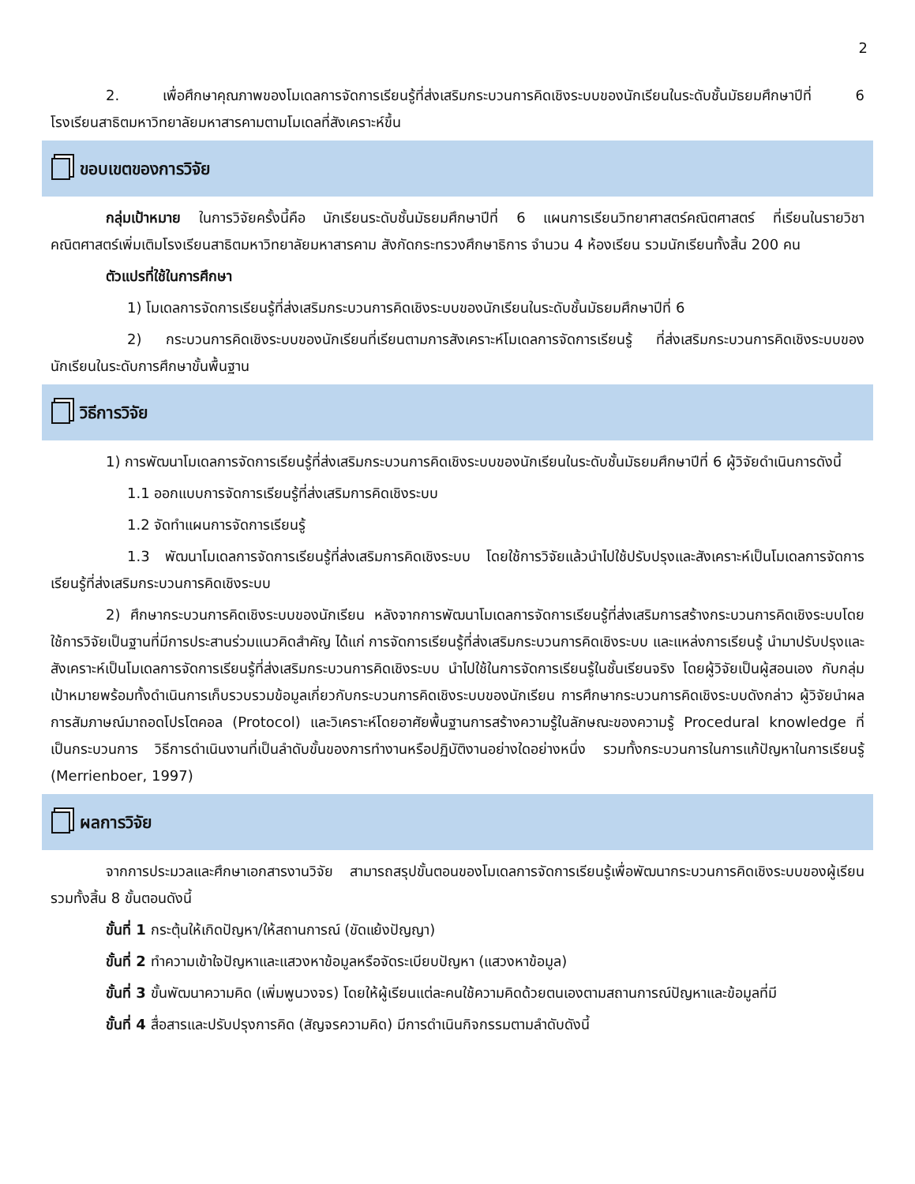2
2. เพื่อศึกษาคุณภาพของโมเดลการจัดการเรียนรู้ที่ส่งเสริมกระบวนการคิดเชิงระบบของนักเรียนในระดับชั้นมัธยมศึกษาปีที่ 6 โรงเรียนสาธิตมหาวิทยาลัยมหาสารคามตามโมเดลที่สังเคราะห์ขึ้น
ขอบเขตของการวิจัย
กลุ่มเป้าหมาย ในการวิจัยครั้งนี้คือ นักเรียนระดับชั้นมัธยมศึกษาปีที่ 6 แผนการเรียนวิทยาศาสตร์คณิตศาสตร์ ที่เรียนในรายวิชาคณิตศาสตร์เพิ่มเติมโรงเรียนสาธิตมหาวิทยาลัยมหาสารคาม สังกัดกระทรวงศึกษาธิการ จำนวน 4 ห้องเรียน รวมนักเรียนทั้งสิ้น 200 คน
ตัวแปรที่ใช้ในการศึกษา
1) โมเดลการจัดการเรียนรู้ที่ส่งเสริมกระบวนการคิดเชิงระบบของนักเรียนในระดับชั้นมัธยมศึกษาปีที่ 6
2) กระบวนการคิดเชิงระบบของนักเรียนที่เรียนตามการสังเคราะห์โมเดลการจัดการเรียนรู้ ที่ส่งเสริมกระบวนการคิดเชิงระบบของนักเรียนในระดับการศึกษาขั้นพื้นฐาน
วิธีการวิจัย
1) การพัฒนาโมเดลการจัดการเรียนรู้ที่ส่งเสริมกระบวนการคิดเชิงระบบของนักเรียนในระดับชั้นมัธยมศึกษาปีที่ 6 ผู้วิจัยดำเนินการดังนี้
1.1 ออกแบบการจัดการเรียนรู้ที่ส่งเสริมการคิดเชิงระบบ
1.2 จัดทำแผนการจัดการเรียนรู้
1.3 พัฒนาโมเดลการจัดการเรียนรู้ที่ส่งเสริมการคิดเชิงระบบ โดยใช้การวิจัยแล้วนำไปใช้ปรับปรุงและสังเคราะห์เป็นโมเดลการจัดการเรียนรู้ที่ส่งเสริมกระบวนการคิดเชิงระบบ
2) ศึกษากระบวนการคิดเชิงระบบของนักเรียน หลังจากการพัฒนาโมเดลการจัดการเรียนรู้ที่ส่งเสริมการสร้างกระบวนการคิดเชิงระบบโดยใช้การวิจัยเป็นฐานที่มีการประสานร่วมแนวคิดสำคัญ ได้แก่ การจัดการเรียนรู้ที่ส่งเสริมกระบวนการคิดเชิงระบบ และแหล่งการเรียนรู้ นำมาปรับปรุงและสังเคราะห์เป็นโมเดลการจัดการเรียนรู้ที่ส่งเสริมกระบวนการคิดเชิงระบบ นำไปใช้ในการจัดการเรียนรู้ในชั้นเรียนจริง โดยผู้วิจัยเป็นผู้สอนเอง กับกลุ่มเป้าหมายพร้อมทั้งดำเนินการเก็บรวบรวมข้อมูลเกี่ยวกับกระบวนการคิดเชิงระบบของนักเรียน การศึกษากระบวนการคิดเชิงระบบดังกล่าว ผู้วิจัยนำผลการสัมภาษณ์มาถอดโปรโตคอล (Protocol) และวิเคราะห์โดยอาศัยพื้นฐานการสร้างความรู้ในลักษณะของความรู้ Procedural knowledge ที่เป็นกระบวนการ วิธีการดำเนินงานที่เป็นลำดับขั้นของการทำงานหรือปฏิบัติงานอย่างใดอย่างหนึ่ง รวมทั้งกระบวนการในการแก้ปัญหาในการเรียนรู้ (Merrienboer, 1997)
ผลการวิจัย
จากการประมวลและศึกษาเอกสารงานวิจัย สามารถสรุปขั้นตอนของโมเดลการจัดการเรียนรู้เพื่อพัฒนากระบวนการคิดเชิงระบบของผู้เรียนรวมทั้งสิ้น 8 ขั้นตอนดังนี้
ขั้นที่ 1 กระตุ้นให้เกิดปัญหา/ให้สถานการณ์ (ขัดแย้งปัญญา)
ขั้นที่ 2 ทำความเข้าใจปัญหาและแสวงหาข้อมูลหรือจัดระเบียบปัญหา (แสวงหาข้อมูล)
ขั้นที่ 3 ขั้นพัฒนาความคิด (เพิ่มพูนวงจร) โดยให้ผู้เรียนแต่ละคนใช้ความคิดด้วยตนเองตามสถานการณ์ปัญหาและข้อมูลที่มี
ขั้นที่ 4 สื่อสารและปรับปรุงการคิด (สัญจรความคิด) มีการดำเนินกิจกรรมตามลำดับดังนี้